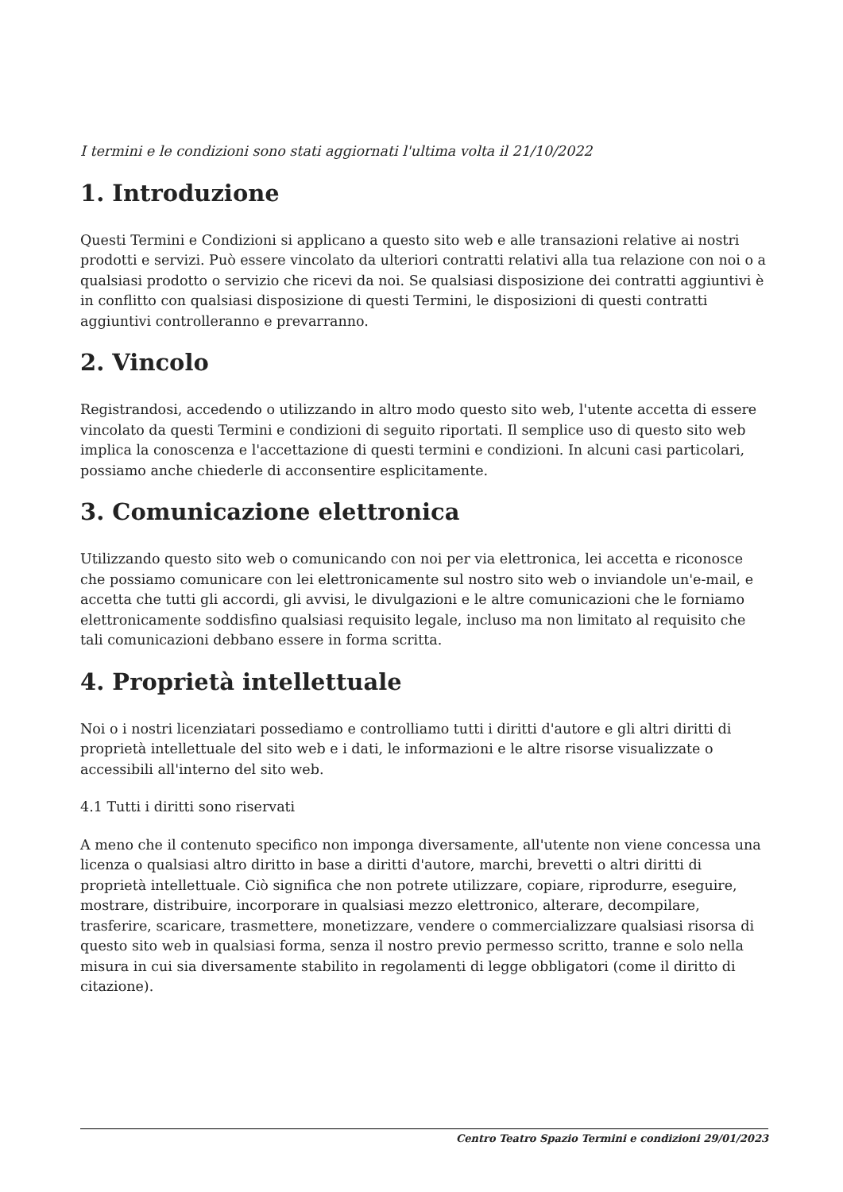I termini e le condizioni sono stati aggiornati l'ultima volta il 21/10/2022
1. Introduzione
Questi Termini e Condizioni si applicano a questo sito web e alle transazioni relative ai nostri prodotti e servizi. Può essere vincolato da ulteriori contratti relativi alla tua relazione con noi o a qualsiasi prodotto o servizio che ricevi da noi. Se qualsiasi disposizione dei contratti aggiuntivi è in conflitto con qualsiasi disposizione di questi Termini, le disposizioni di questi contratti aggiuntivi controlleranno e prevarranno.
2. Vincolo
Registrandosi, accedendo o utilizzando in altro modo questo sito web, l'utente accetta di essere vincolato da questi Termini e condizioni di seguito riportati. Il semplice uso di questo sito web implica la conoscenza e l'accettazione di questi termini e condizioni. In alcuni casi particolari, possiamo anche chiederle di acconsentire esplicitamente.
3. Comunicazione elettronica
Utilizzando questo sito web o comunicando con noi per via elettronica, lei accetta e riconosce che possiamo comunicare con lei elettronicamente sul nostro sito web o inviandole un'e-mail, e accetta che tutti gli accordi, gli avvisi, le divulgazioni e le altre comunicazioni che le forniamo elettronicamente soddisfino qualsiasi requisito legale, incluso ma non limitato al requisito che tali comunicazioni debbano essere in forma scritta.
4. Proprietà intellettuale
Noi o i nostri licenziatari possediamo e controlliamo tutti i diritti d'autore e gli altri diritti di proprietà intellettuale del sito web e i dati, le informazioni e le altre risorse visualizzate o accessibili all'interno del sito web.
4.1 Tutti i diritti sono riservati
A meno che il contenuto specifico non imponga diversamente, all'utente non viene concessa una licenza o qualsiasi altro diritto in base a diritti d'autore, marchi, brevetti o altri diritti di proprietà intellettuale. Ciò significa che non potrete utilizzare, copiare, riprodurre, eseguire, mostrare, distribuire, incorporare in qualsiasi mezzo elettronico, alterare, decompilare, trasferire, scaricare, trasmettere, monetizzare, vendere o commercializzare qualsiasi risorsa di questo sito web in qualsiasi forma, senza il nostro previo permesso scritto, tranne e solo nella misura in cui sia diversamente stabilito in regolamenti di legge obbligatori (come il diritto di citazione).
Centro Teatro Spazio Termini e condizioni 29/01/2023